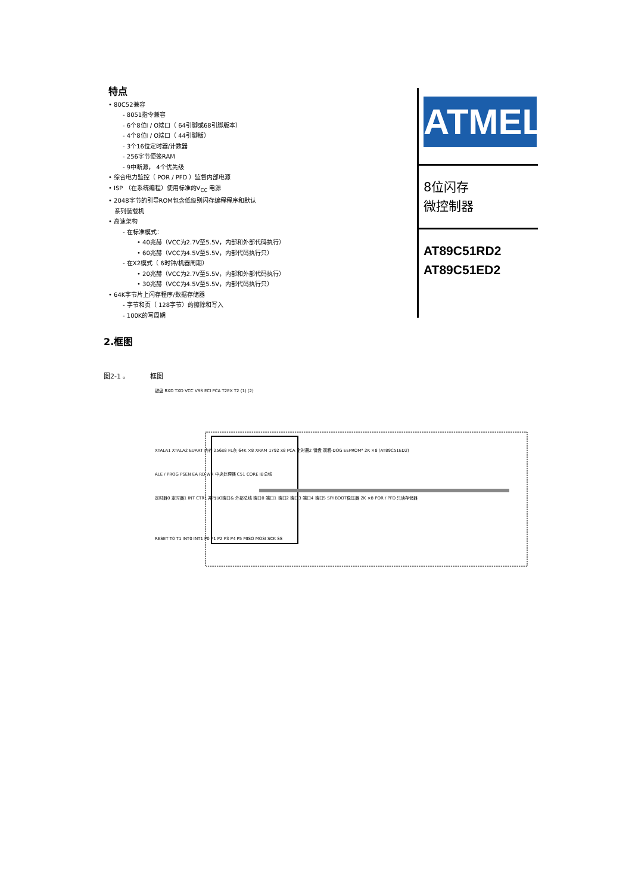特点
• 80C52兼容
- 8051指令兼容
- 6个8位I / O端口（ 64引脚或68引脚版本）
- 4个8位I / O端口（ 44引脚版）
- 3个16位定时器/计数器
- 256字节便签RAM
- 9中断源， 4个优先级
• 综合电力监控（ POR / PFD ）监督内部电源
• ISP （在系统编程）使用标准的V<sub>CC</sub> 电源
• 2048字节的引导ROM包含低级别闪存编程程序和默认
系列装载机
• 高速架构
- 在标准模式：
• 40兆赫（VCC为2.7V至5.5V，内部和外部代码执行）
• 60兆赫（VCC为4.5V至5.5V，内部代码执行只）
- 在X2模式（ 6时钟/机器周期）
• 20兆赫（VCC为2.7V至5.5V，内部和外部代码执行）
• 30兆赫（VCC为4.5V至5.5V，内部代码执行只）
• 64K字节片上闪存程序/数据存储器
- 字节和页（ 128字节）的擦除和写入
- 100K的写周期
ATMEL
8位闪存
微控制器
AT89C51RD2
AT89C51ED2
2.框图
图2-1 。 框图
键盘 RXD TXD VCC VSS ECI PCA T2EX T2 (1) (2)
XTALA1 XTALA2 EUART 内存 256x8 FL灰 64K ×8 XRAM 1792 x8 PCA 定时器2 键盘 观看-DOG EEPROM* 2K ×8 (AT89C51ED2)
ALE / PROG PSEN EA RD WR 中央处理器 C51 CORE IB总线
定时器0 定时器1 INT CTRL 并行I/O端口& 外部总线 端口0 端口1 端口2 端口3 端口4 端口5 SPI BOOT稳压器 2K ×8 POR / PFD 只读存储器
RESET T0 T1 INT0 INT1 P0 P1 P2 P3 P4 P5 MISO MOSI SCK SS